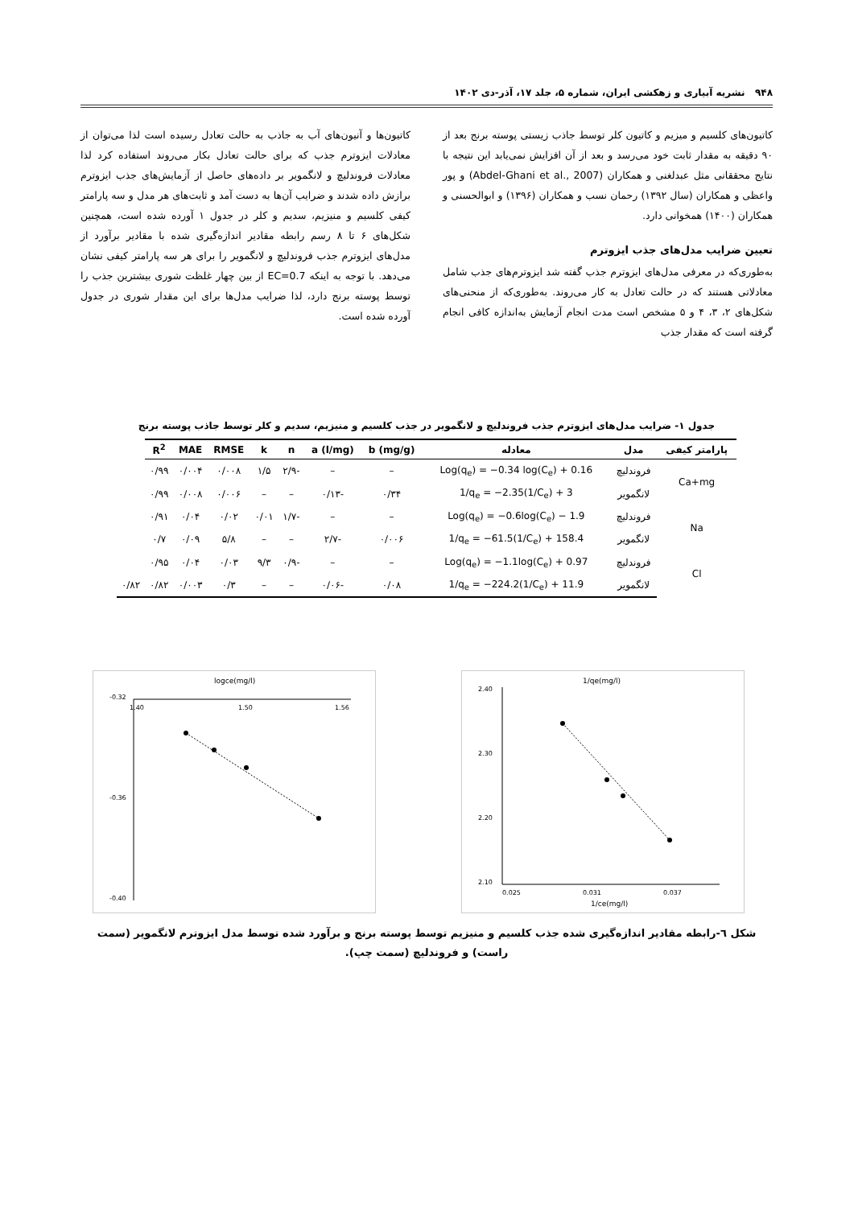۹۴۸ نشریه آبیاری و زهکشی ایران، شماره ۵، جلد ۱۷، آذر-دی ۱۴۰۲
کاتیون‌های کلسیم و میزیم و کاتیون کلر توسط جاذب زیستی پوسته برنج بعد از ۹۰ دقیقه به مقدار ثابت خود می‌رسد و بعد از آن افزایش نمی‌یابد این نتیجه با نتایج محققانی مثل عبدلغنی و همکاران (Abdel-Ghani et al., 2007) و پور واعظی و همکاران (سال ۱۳۹۲) رحمان نسب و همکاران (۱۳۹۶) و ابوالحسنی و همکاران (۱۴۰۰) همخوانی دارد.
تعیین ضرایب مدل‌های جذب ایزوترم
به‌طوری‌که در معرفی مدل‌های ایزوترم جذب گفته شد ایزوترم‌های جذب شامل معادلاتی هستند که در حالت تعادل به کار می‌روند. به‌طوری‌که از منحنی‌های شکل‌های ۲، ۳، ۴ و ۵ مشخص است مدت انجام آزمایش به‌اندازه کافی انجام گرفته است که مقدار جذب
کاتیون‌ها و آنیون‌های آب به جاذب به حالت تعادل رسیده است لذا می‌توان از معادلات ایزوترم جذب که برای حالت تعادل بکار می‌روند استفاده کرد لذا معادلات فروندلیچ و لانگمویر بر داده‌های حاصل از آزمایش‌های جذب ایزوترم برازش داده شدند و ضرایب آن‌ها به دست آمد و ثابت‌های هر مدل و سه پارامتر کیفی کلسیم و منیزیم، سدیم و کلر در جدول ۱ آورده شده است، همچنین شکل‌های ۶ تا ۸ رسم رابطه مقادیر اندازه‌گیری شده با مقادیر برآورد از مدل‌های ایزوترم جذب فروندلیچ و لانگمویر را برای هر سه پارامتر کیفی نشان می‌دهد. با توجه به اینکه EC=0.7 از بین چهار غلظت شوری بیشترین جذب را توسط پوسته برنج دارد، لذا ضرایب مدل‌ها برای این مقدار شوری در جدول آورده شده است.
جدول ۱- ضرایب مدل‌های ایزوترم جذب فروندلیچ و لانگمویر در جذب کلسیم و منیزیم، سدیم و کلر توسط جاذب پوسته برنج
| پارامتر کیفی | مدل | معادله | b (mg/g) | a (l/mg) | n | k | RMSE | MAE | R<sup>2</sup> | |
| --- | --- | --- | --- | --- | --- | --- | --- | --- | --- | --- |
| Ca+mg | فروندلیچ | Log(q<sub>e</sub>) = −0.34 log(C<sub>e</sub>) + 0.16 | – | – | -۲/۹ | ۱/۵ | ۰/۰۰۸ | ۰/۰۰۴ | ۰/۹۹ | |
| | لانگمویر | 1/q<sub>e</sub> = −2.35(1/C<sub>e</sub>) + 3 | ۰/۳۴ | -۰/۱۳ | – | – | ۰/۰۰۶ | ۰/۰۰۸ | ۰/۹۹ | |
| Na | فروندلیچ | Log(q<sub>e</sub>) = −0.6log(C<sub>e</sub>) − 1.9 | – | – | -۱/۷ | ۰/۰۱ | ۰/۰۲ | ۰/۰۴ | ۰/۹۱ | |
| | لانگمویر | 1/q<sub>e</sub> = −61.5(1/C<sub>e</sub>) + 158.4 | ۰/۰۰۶ | -۲/۷ | – | – | ۵/۸ | ۰/۰۹ | ۰/۷ | |
| Cl | فروندلیچ | Log(q<sub>e</sub>) = −1.1log(C<sub>e</sub>) + 0.97 | – | – | -۰/۹ | ۹/۳ | ۰/۰۳ | ۰/۰۴ | ۰/۹۵ | |
| | لانگمویر | 1/q<sub>e</sub> = −224.2(1/C<sub>e</sub>) + 11.9 | ۰/۰۸ | -۰/۰۶ | – | – | ۰/۳ | ۰/۰۰۳ | ۰/۸۲ | ۰/۸۲ |
1/qe(mg/l)
2.40
2.30
2.20
2.10
0.025
0.031
0.037
1/ce(mg/l)
logce(mg/l)
-0.32
-0.36
-0.40
1.40
1.50
1.56
شکل ٦-رابطه مقادیر اندازه‌گیری شده جذب کلسیم و منیزیم توسط پوسته برنج و برآورد شده توسط مدل ایزوترم لانگمویر (سمت راست) و فروندلیچ (سمت چپ).